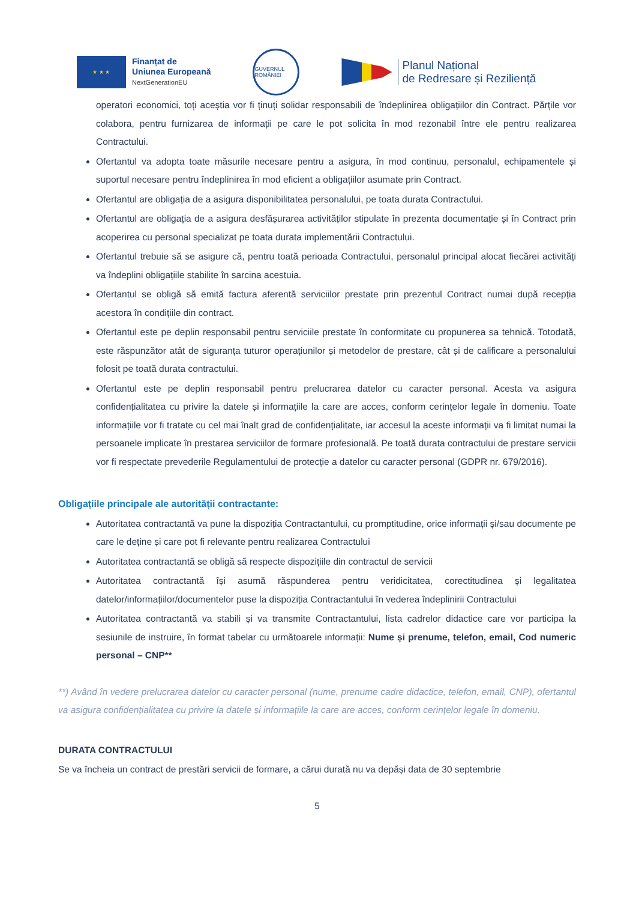★ ★ ★
Finanțat de
Uniunea Europeană
NextGenerationEU
GUVERNUL ROMÂNIEI
Planul Național
de Redresare și Reziliență
operatori economici, toți aceștia vor fi ținuți solidar responsabili de îndeplinirea obligațiilor din Contract. Părțile vor colabora, pentru furnizarea de informații pe care le pot solicita în mod rezonabil între ele pentru realizarea Contractului.
Ofertantul va adopta toate măsurile necesare pentru a asigura, în mod continuu, personalul, echipamentele și suportul necesare pentru îndeplinirea în mod eficient a obligațiilor asumate prin Contract.
Ofertantul are obligația de a asigura disponibilitatea personalului, pe toata durata Contractului.
Ofertantul are obligația de a asigura desfășurarea activităților stipulate în prezenta documentație și în Contract prin acoperirea cu personal specializat pe toata durata implementării Contractului.
Ofertantul trebuie să se asigure că, pentru toată perioada Contractului, personalul principal alocat fiecărei activități va îndeplini obligațiile stabilite în sarcina acestuia.
Ofertantul se obligă să emită factura aferentă serviciilor prestate prin prezentul Contract numai după recepția acestora în condițiile din contract.
Ofertantul este pe deplin responsabil pentru serviciile prestate în conformitate cu propunerea sa tehnică. Totodată, este răspunzător atât de siguranța tuturor operațiunilor și metodelor de prestare, cât și de calificare a personalului folosit pe toată durata contractului.
Ofertantul este pe deplin responsabil pentru prelucrarea datelor cu caracter personal. Acesta va asigura confidențialitatea cu privire la datele și informațiile la care are acces, conform cerințelor legale în domeniu. Toate informațiile vor fi tratate cu cel mai înalt grad de confidențialitate, iar accesul la aceste informații va fi limitat numai la persoanele implicate în prestarea serviciilor de formare profesională. Pe toată durata contractului de prestare servicii vor fi respectate prevederile Regulamentului de protecție a datelor cu caracter personal (GDPR nr. 679/2016).
Obligațiile principale ale autorității contractante:
Autoritatea contractantă va pune la dispoziția Contractantului, cu promptitudine, orice informații și/sau documente pe care le deține și care pot fi relevante pentru realizarea Contractului
Autoritatea contractantă se obligă să respecte dispozițiile din contractul de servicii
Autoritatea contractantă își asumă răspunderea pentru veridicitatea, corectitudinea și legalitatea datelor/informațiilor/documentelor puse la dispoziția Contractantului în vederea îndeplinirii Contractului
Autoritatea contractantă va stabili și va transmite Contractantului, lista cadrelor didactice care vor participa la sesiunile de instruire, în format tabelar cu următoarele informații: Nume și prenume, telefon, email, Cod numeric personal – CNP**
**) Având în vedere prelucrarea datelor cu caracter personal (nume, prenume cadre didactice, telefon, email, CNP), ofertantul va asigura confidențialitatea cu privire la datele și informațiile la care are acces, conform cerințelor legale în domeniu.
DURATA CONTRACTULUI
Se va încheia un contract de prestări servicii de formare, a cărui durată nu va depăși data de 30 septembrie
5